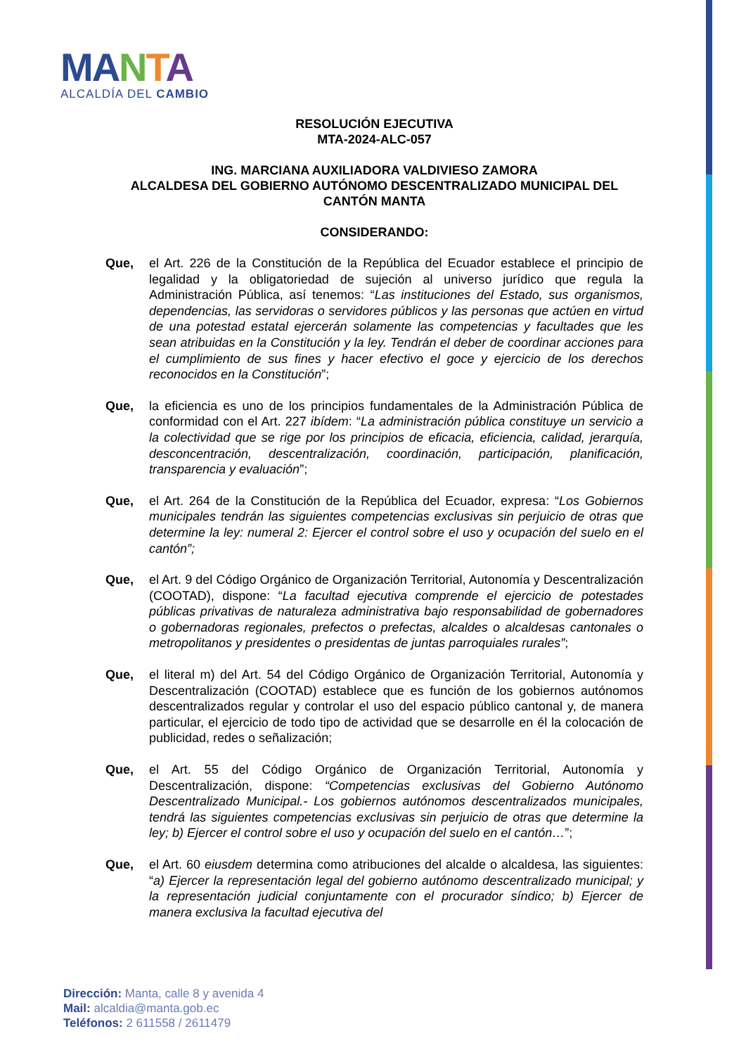MA NTA
ALCALDÍA DEL CAMBIO
RESOLUCIÓN EJECUTIVA
MTA-2024-ALC-057
ING. MARCIANA AUXILIADORA VALDIVIESO ZAMORA
ALCALDESA DEL GOBIERNO AUTÓNOMO DESCENTRALIZADO MUNICIPAL DEL CANTÓN MANTA
CONSIDERANDO:
Que, el Art. 226 de la Constitución de la República del Ecuador establece el principio de legalidad y la obligatoriedad de sujeción al universo jurídico que regula la Administración Pública, así tenemos: “Las instituciones del Estado, sus organismos, dependencias, las servidoras o servidores públicos y las personas que actúen en virtud de una potestad estatal ejercerán solamente las competencias y facultades que les sean atribuidas en la Constitución y la ley. Tendrán el deber de coordinar acciones para el cumplimiento de sus fines y hacer efectivo el goce y ejercicio de los derechos reconocidos en la Constitución”;
Que, la eficiencia es uno de los principios fundamentales de la Administración Pública de conformidad con el Art. 227 ibídem: “La administración pública constituye un servicio a la colectividad que se rige por los principios de eficacia, eficiencia, calidad, jerarquía, desconcentración, descentralización, coordinación, participación, planificación, transparencia y evaluación”;
Que, el Art. 264 de la Constitución de la República del Ecuador, expresa: “Los Gobiernos municipales tendrán las siguientes competencias exclusivas sin perjuicio de otras que determine la ley: numeral 2: Ejercer el control sobre el uso y ocupación del suelo en el cantón”;
Que, el Art. 9 del Código Orgánico de Organización Territorial, Autonomía y Descentralización (COOTAD), dispone: “La facultad ejecutiva comprende el ejercicio de potestades públicas privativas de naturaleza administrativa bajo responsabilidad de gobernadores o gobernadoras regionales, prefectos o prefectas, alcaldes o alcaldesas cantonales o metropolitanos y presidentes o presidentas de juntas parroquiales rurales”;
Que, el literal m) del Art. 54 del Código Orgánico de Organización Territorial, Autonomía y Descentralización (COOTAD) establece que es función de los gobiernos autónomos descentralizados regular y controlar el uso del espacio público cantonal y, de manera particular, el ejercicio de todo tipo de actividad que se desarrolle en él la colocación de publicidad, redes o señalización;
Que, el Art. 55 del Código Orgánico de Organización Territorial, Autonomía y Descentralización, dispone: “Competencias exclusivas del Gobierno Autónomo Descentralizado Municipal.- Los gobiernos autónomos descentralizados municipales, tendrá las siguientes competencias exclusivas sin perjuicio de otras que determine la ley; b) Ejercer el control sobre el uso y ocupación del suelo en el cantón…”;
Que, el Art. 60 eiusdem determina como atribuciones del alcalde o alcaldesa, las siguientes: “a) Ejercer la representación legal del gobierno autónomo descentralizado municipal; y la representación judicial conjuntamente con el procurador síndico; b) Ejercer de manera exclusiva la facultad ejecutiva del
Dirección: Manta, calle 8 y avenida 4
Mail: alcaldia@manta.gob.ec
Teléfonos: 2 611558 / 2611479